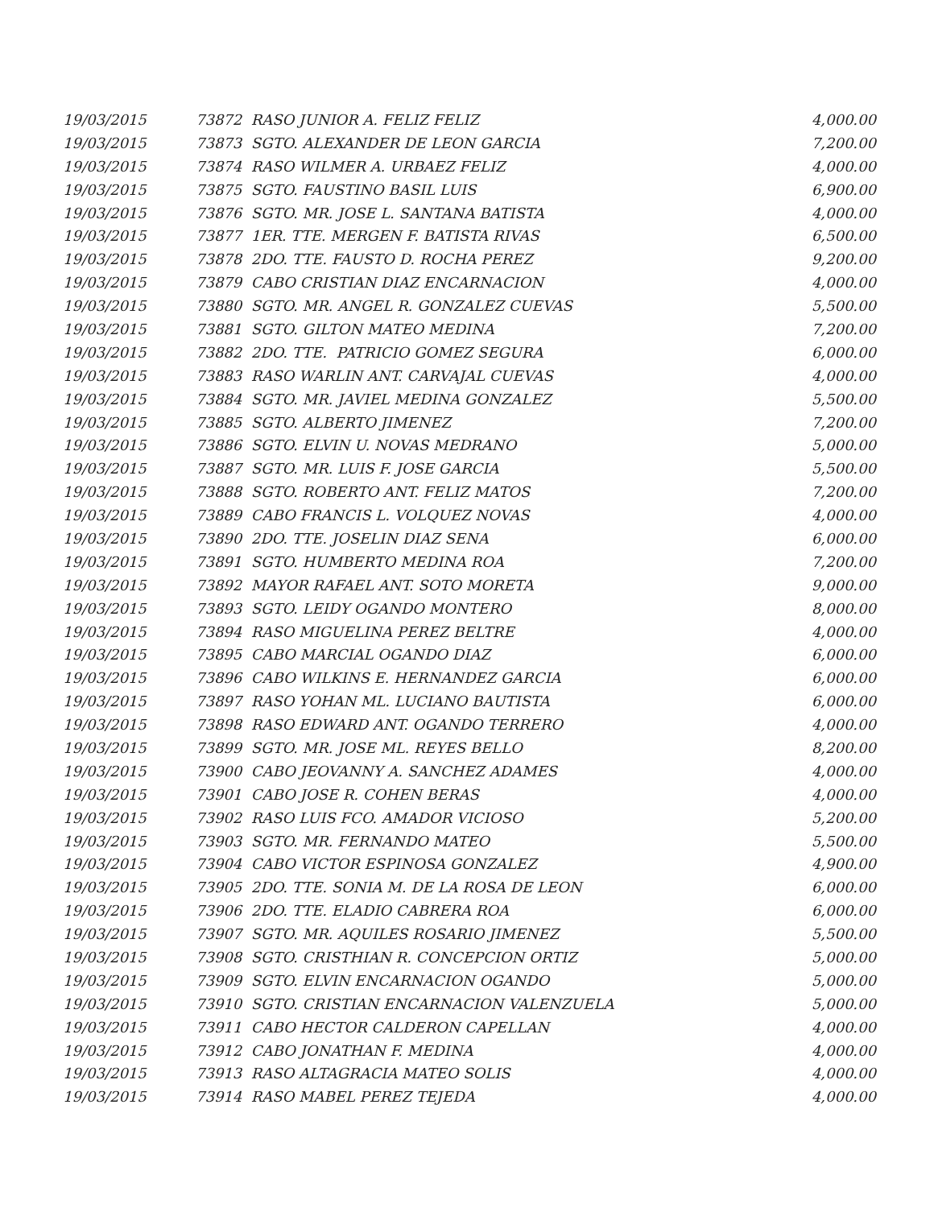| 19/03/2015 | 73872 RASO JUNIOR A. FELIZ FELIZ | 4,000.00 |
| 19/03/2015 | 73873 SGTO. ALEXANDER DE LEON GARCIA | 7,200.00 |
| 19/03/2015 | 73874 RASO WILMER A. URBAEZ FELIZ | 4,000.00 |
| 19/03/2015 | 73875 SGTO. FAUSTINO BASIL LUIS | 6,900.00 |
| 19/03/2015 | 73876 SGTO. MR. JOSE L. SANTANA BATISTA | 4,000.00 |
| 19/03/2015 | 73877 1ER. TTE. MERGEN F. BATISTA RIVAS | 6,500.00 |
| 19/03/2015 | 73878 2DO. TTE. FAUSTO D. ROCHA PEREZ | 9,200.00 |
| 19/03/2015 | 73879 CABO CRISTIAN DIAZ ENCARNACION | 4,000.00 |
| 19/03/2015 | 73880 SGTO. MR. ANGEL R. GONZALEZ CUEVAS | 5,500.00 |
| 19/03/2015 | 73881 SGTO. GILTON MATEO MEDINA | 7,200.00 |
| 19/03/2015 | 73882 2DO. TTE. PATRICIO GOMEZ SEGURA | 6,000.00 |
| 19/03/2015 | 73883 RASO WARLIN ANT. CARVAJAL CUEVAS | 4,000.00 |
| 19/03/2015 | 73884 SGTO. MR. JAVIEL MEDINA GONZALEZ | 5,500.00 |
| 19/03/2015 | 73885 SGTO. ALBERTO JIMENEZ | 7,200.00 |
| 19/03/2015 | 73886 SGTO. ELVIN U. NOVAS MEDRANO | 5,000.00 |
| 19/03/2015 | 73887 SGTO. MR. LUIS F. JOSE GARCIA | 5,500.00 |
| 19/03/2015 | 73888 SGTO. ROBERTO ANT. FELIZ MATOS | 7,200.00 |
| 19/03/2015 | 73889 CABO FRANCIS L. VOLQUEZ NOVAS | 4,000.00 |
| 19/03/2015 | 73890 2DO. TTE. JOSELIN DIAZ SENA | 6,000.00 |
| 19/03/2015 | 73891 SGTO. HUMBERTO MEDINA ROA | 7,200.00 |
| 19/03/2015 | 73892 MAYOR RAFAEL ANT. SOTO MORETA | 9,000.00 |
| 19/03/2015 | 73893 SGTO. LEIDY OGANDO MONTERO | 8,000.00 |
| 19/03/2015 | 73894 RASO MIGUELINA PEREZ BELTRE | 4,000.00 |
| 19/03/2015 | 73895 CABO MARCIAL OGANDO DIAZ | 6,000.00 |
| 19/03/2015 | 73896 CABO WILKINS E. HERNANDEZ GARCIA | 6,000.00 |
| 19/03/2015 | 73897 RASO YOHAN ML. LUCIANO BAUTISTA | 6,000.00 |
| 19/03/2015 | 73898 RASO EDWARD ANT. OGANDO TERRERO | 4,000.00 |
| 19/03/2015 | 73899 SGTO. MR. JOSE ML. REYES BELLO | 8,200.00 |
| 19/03/2015 | 73900 CABO JEOVANNY A. SANCHEZ ADAMES | 4,000.00 |
| 19/03/2015 | 73901 CABO JOSE R. COHEN BERAS | 4,000.00 |
| 19/03/2015 | 73902 RASO LUIS FCO. AMADOR VICIOSO | 5,200.00 |
| 19/03/2015 | 73903 SGTO. MR. FERNANDO MATEO | 5,500.00 |
| 19/03/2015 | 73904 CABO VICTOR ESPINOSA GONZALEZ | 4,900.00 |
| 19/03/2015 | 73905 2DO. TTE. SONIA M. DE LA ROSA DE LEON | 6,000.00 |
| 19/03/2015 | 73906 2DO. TTE. ELADIO CABRERA ROA | 6,000.00 |
| 19/03/2015 | 73907 SGTO. MR. AQUILES ROSARIO JIMENEZ | 5,500.00 |
| 19/03/2015 | 73908 SGTO. CRISTHIAN R. CONCEPCION ORTIZ | 5,000.00 |
| 19/03/2015 | 73909 SGTO. ELVIN ENCARNACION OGANDO | 5,000.00 |
| 19/03/2015 | 73910 SGTO. CRISTIAN ENCARNACION VALENZUELA | 5,000.00 |
| 19/03/2015 | 73911 CABO HECTOR CALDERON CAPELLAN | 4,000.00 |
| 19/03/2015 | 73912 CABO JONATHAN F. MEDINA | 4,000.00 |
| 19/03/2015 | 73913 RASO ALTAGRACIA MATEO SOLIS | 4,000.00 |
| 19/03/2015 | 73914 RASO MABEL PEREZ TEJEDA | 4,000.00 |